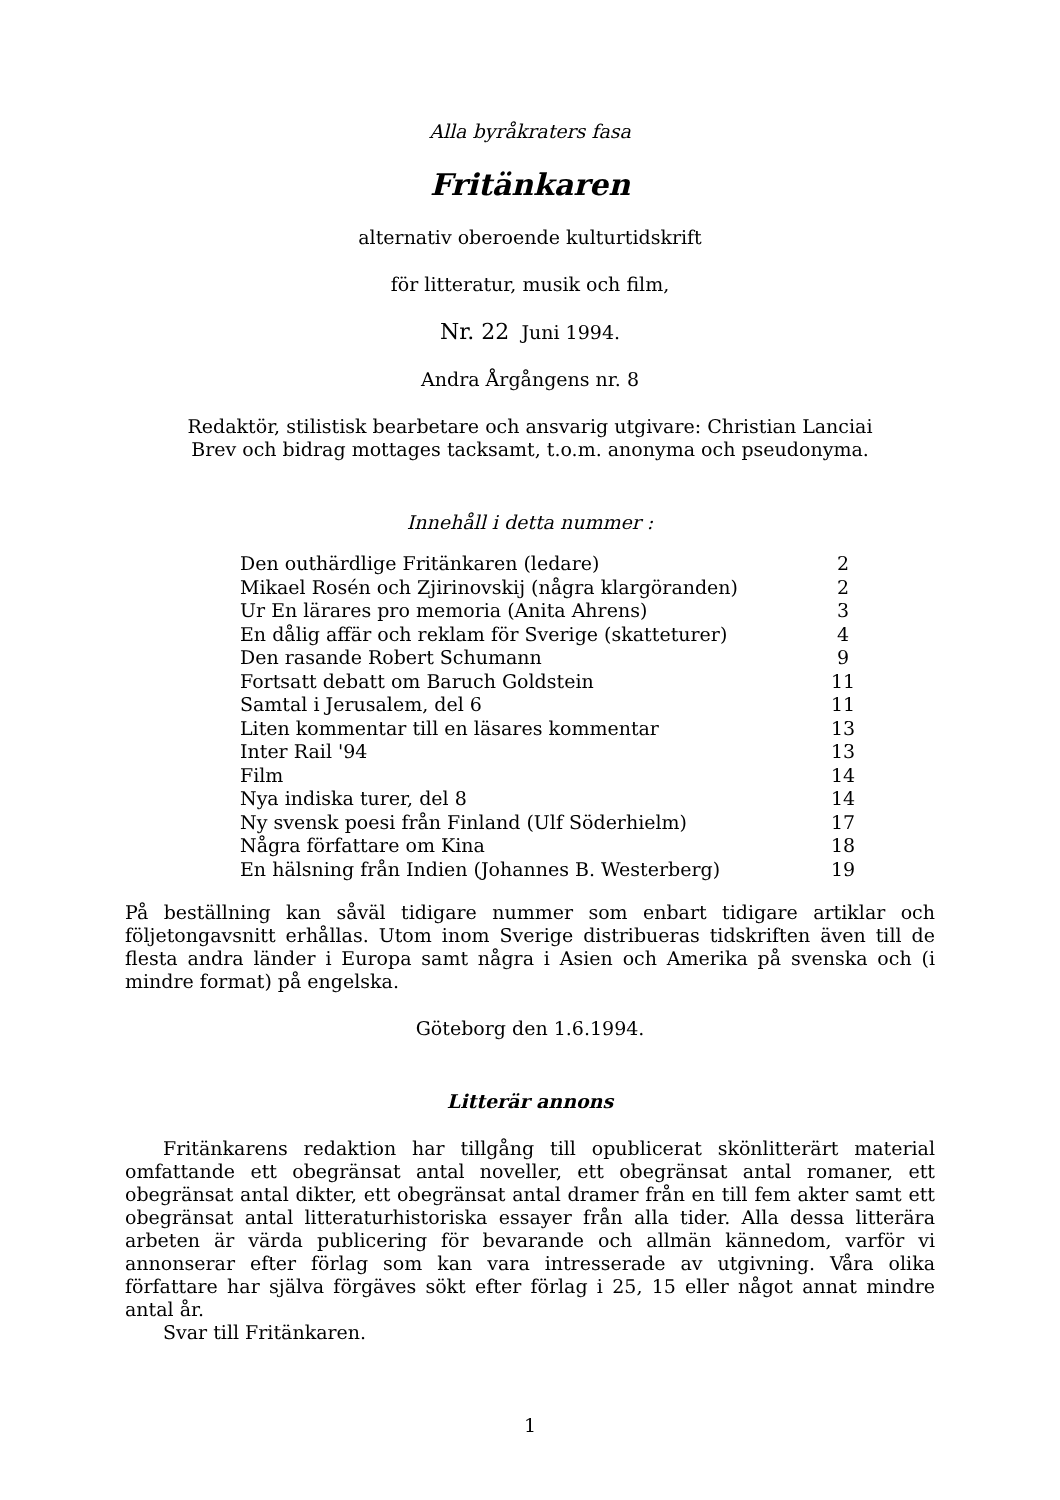Alla byråkraters fasa
Fritänkaren
alternativ oberoende kulturtidskrift
för litteratur, musik och film,
Nr. 22 Juni 1994.
Andra Årgångens nr. 8
Redaktör, stilistisk bearbetare och ansvarig utgivare: Christian Lanciai
Brev och bidrag mottages tacksamt, t.o.m. anonyma och pseudonyma.
Innehåll i detta nummer :
| Den outhärdlige Fritänkaren (ledare) | 2 |
| Mikael Rosén och Zjirinovskij (några klargöranden) | 2 |
| Ur En lärares pro memoria (Anita Ahrens) | 3 |
| En dålig affär och reklam för Sverige (skatteturer) | 4 |
| Den rasande Robert Schumann | 9 |
| Fortsatt debatt om Baruch Goldstein | 11 |
| Samtal i Jerusalem, del 6 | 11 |
| Liten kommentar till en läsares kommentar | 13 |
| Inter Rail '94 | 13 |
| Film | 14 |
| Nya indiska turer, del 8 | 14 |
| Ny svensk poesi från Finland (Ulf Söderhielm) | 17 |
| Några författare om Kina | 18 |
| En hälsning från Indien (Johannes B. Westerberg) | 19 |
På beställning kan såväl tidigare nummer som enbart tidigare artiklar och följetongavsnitt erhållas. Utom inom Sverige distribueras tidskriften även till de flesta andra länder i Europa samt några i Asien och Amerika på svenska och (i mindre format) på engelska.
Göteborg den 1.6.1994.
Litterär annons
Fritänkarens redaktion har tillgång till opublicerat skönlitterärt material omfattande ett obegränsat antal noveller, ett obegränsat antal romaner, ett obegränsat antal dikter, ett obegränsat antal dramer från en till fem akter samt ett obegränsat antal litteraturhistoriska essayer från alla tider. Alla dessa litterära arbeten är värda publicering för bevarande och allmän kännedom, varför vi annonserar efter förlag som kan vara intresserade av utgivning. Våra olika författare har själva förgäves sökt efter förlag i 25, 15 eller något annat mindre antal år.
Svar till Fritänkaren.
1